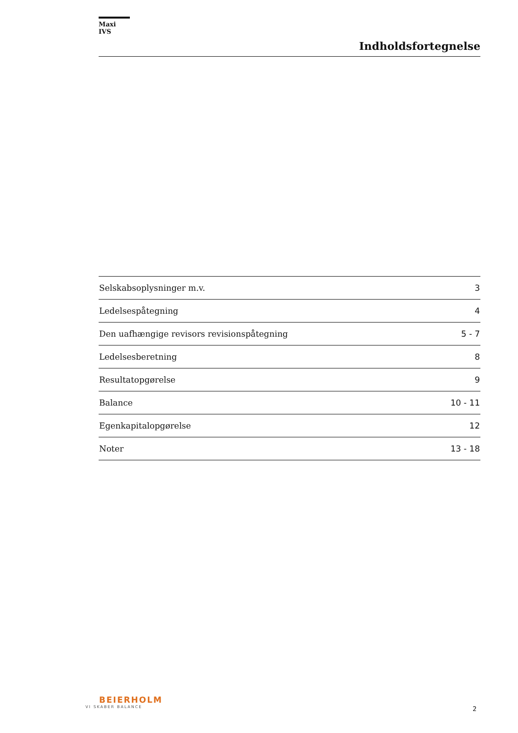Maxi IVS
Indholdsfortegnelse
| Selskabsoplysninger m.v. | 3 |
| Ledelsespåtegning | 4 |
| Den uafhængige revisors revisionspåtegning | 5 - 7 |
| Ledelsesberetning | 8 |
| Resultatopgørelse | 9 |
| Balance | 10 - 11 |
| Egenkapitalopgørelse | 12 |
| Noter | 13 - 18 |
BEIERHOLM
VI SKABER BALANCE
2